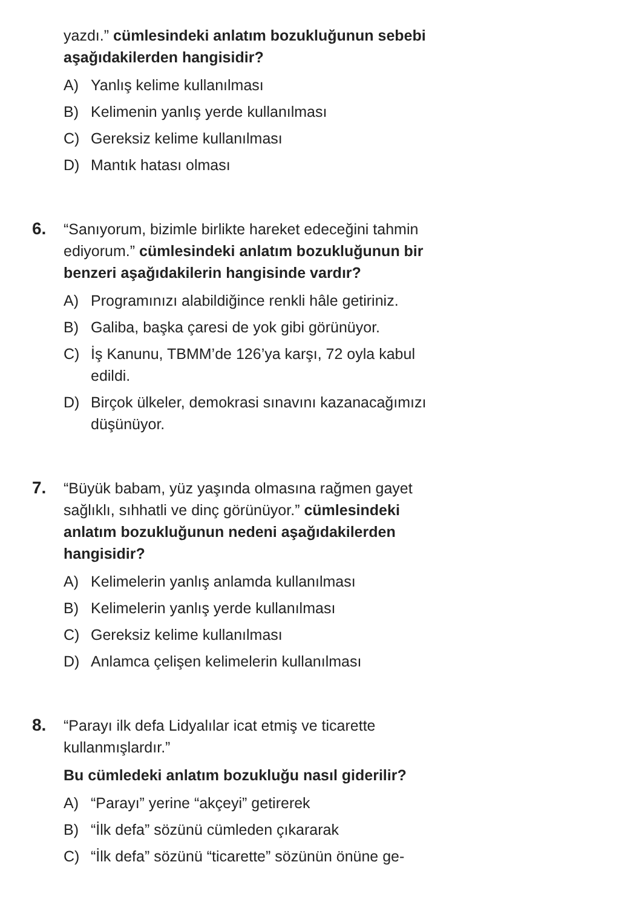yazdı.” cümlesindeki anlatım bozukluğunun sebebi aşağıdakilerden hangisidir?
A) Yanlış kelime kullanılması
B) Kelimenin yanlış yerde kullanılması
C) Gereksiz kelime kullanılması
D) Mantık hatası olması
6.
“Sanıyorum, bizimle birlikte hareket edeceğini tahmin ediyorum.” cümlesindeki anlatım bozukluğunun bir benzeri aşağıdakilerin hangisinde vardır?
A) Programınızı alabildiğince renkli hâle getiriniz.
B) Galiba, başka çaresi de yok gibi görünüyor.
C) İş Kanunu, TBMM’de 126’ya karşı, 72 oyla kabul edildi.
D) Birçok ülkeler, demokrasi sınavını kazanacağımızı düşünüyor.
7.
“Büyük babam, yüz yaşında olmasına rağmen gayet sağlıklı, sıhhatli ve dinç görünüyor.” cümlesindeki anlatım bozukluğunun nedeni aşağıdakilerden hangisidir?
A) Kelimelerin yanlış anlamda kullanılması
B) Kelimelerin yanlış yerde kullanılması
C) Gereksiz kelime kullanılması
D) Anlamca çelişen kelimelerin kullanılması
8.
“Parayı ilk defa Lidyalılar icat etmiş ve ticarette kullanmışlardır.”
Bu cümledeki anlatım bozukluğu nasıl giderilir?
A) “Parayı” yerine “akçeyi” getirerek
B) “İlk defa” sözünü cümleden çıkararak
C) “İlk defa” sözünü “ticarette” sözünün önüne ge-